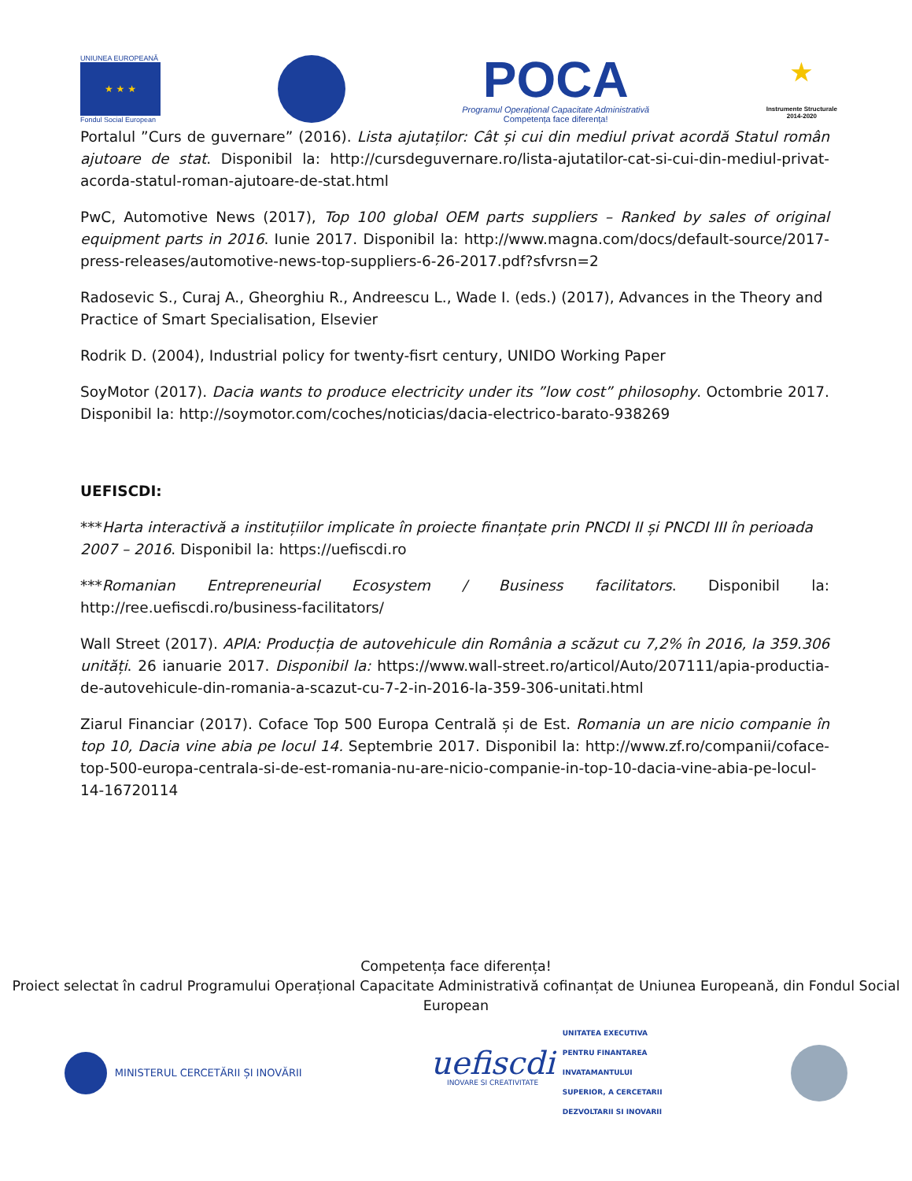UNIUNEA EUROPEANĂ
★ ★ ★
Fondul Social European
POCA
Programul Operațional Capacitate Administrativă
Competența face diferența!
★
Instrumente Structurale
2014-2020
Portalul ”Curs de guvernare” (2016). Lista ajutaților: Cât și cui din mediul privat acordă Statul român ajutoare de stat. Disponibil la: http://cursdeguvernare.ro/lista-ajutatilor-cat-si-cui-din-mediul-privat-acorda-statul-roman-ajutoare-de-stat.html
PwC, Automotive News (2017), Top 100 global OEM parts suppliers – Ranked by sales of original equipment parts in 2016. Iunie 2017. Disponibil la: http://www.magna.com/docs/default-source/2017-press-releases/automotive-news-top-suppliers-6-26-2017.pdf?sfvrsn=2
Radosevic S., Curaj A., Gheorghiu R., Andreescu L., Wade I. (eds.) (2017), Advances in the Theory and Practice of Smart Specialisation, Elsevier
Rodrik D. (2004), Industrial policy for twenty-fisrt century, UNIDO Working Paper
SoyMotor (2017). Dacia wants to produce electricity under its ”low cost” philosophy. Octombrie 2017. Disponibil la: http://soymotor.com/coches/noticias/dacia-electrico-barato-938269
UEFISCDI:
***Harta interactivă a instituțiilor implicate în proiecte finanțate prin PNCDI II și PNCDI III în perioada 2007 – 2016. Disponibil la: https://uefiscdi.ro
***Romanian Entrepreneurial Ecosystem / Business facilitators. Disponibil la: http://ree.uefiscdi.ro/business-facilitators/
Wall Street (2017). APIA: Producția de autovehicule din România a scăzut cu 7,2% în 2016, la 359.306 unități. 26 ianuarie 2017. Disponibil la: https://www.wall-street.ro/articol/Auto/207111/apia-productia-de-autovehicule-din-romania-a-scazut-cu-7-2-in-2016-la-359-306-unitati.html
Ziarul Financiar (2017). Coface Top 500 Europa Centrală și de Est. Romania un are nicio companie în top 10, Dacia vine abia pe locul 14. Septembrie 2017. Disponibil la: http://www.zf.ro/companii/coface-top-500-europa-centrala-si-de-est-romania-nu-are-nicio-companie-in-top-10-dacia-vine-abia-pe-locul-14-16720114
Competența face diferența!
Proiect selectat în cadrul Programului Operațional Capacitate Administrativă cofinanțat de Uniunea Europeană, din Fondul Social European
MINISTERUL CERCETĂRII ȘI INOVĂRII
uefiscdi
INOVARE SI CREATIVITATE
UNITATEA EXECUTIVA
PENTRU FINANTAREA
INVATAMANTULUI
SUPERIOR, A CERCETARII
DEZVOLTARII SI INOVARII